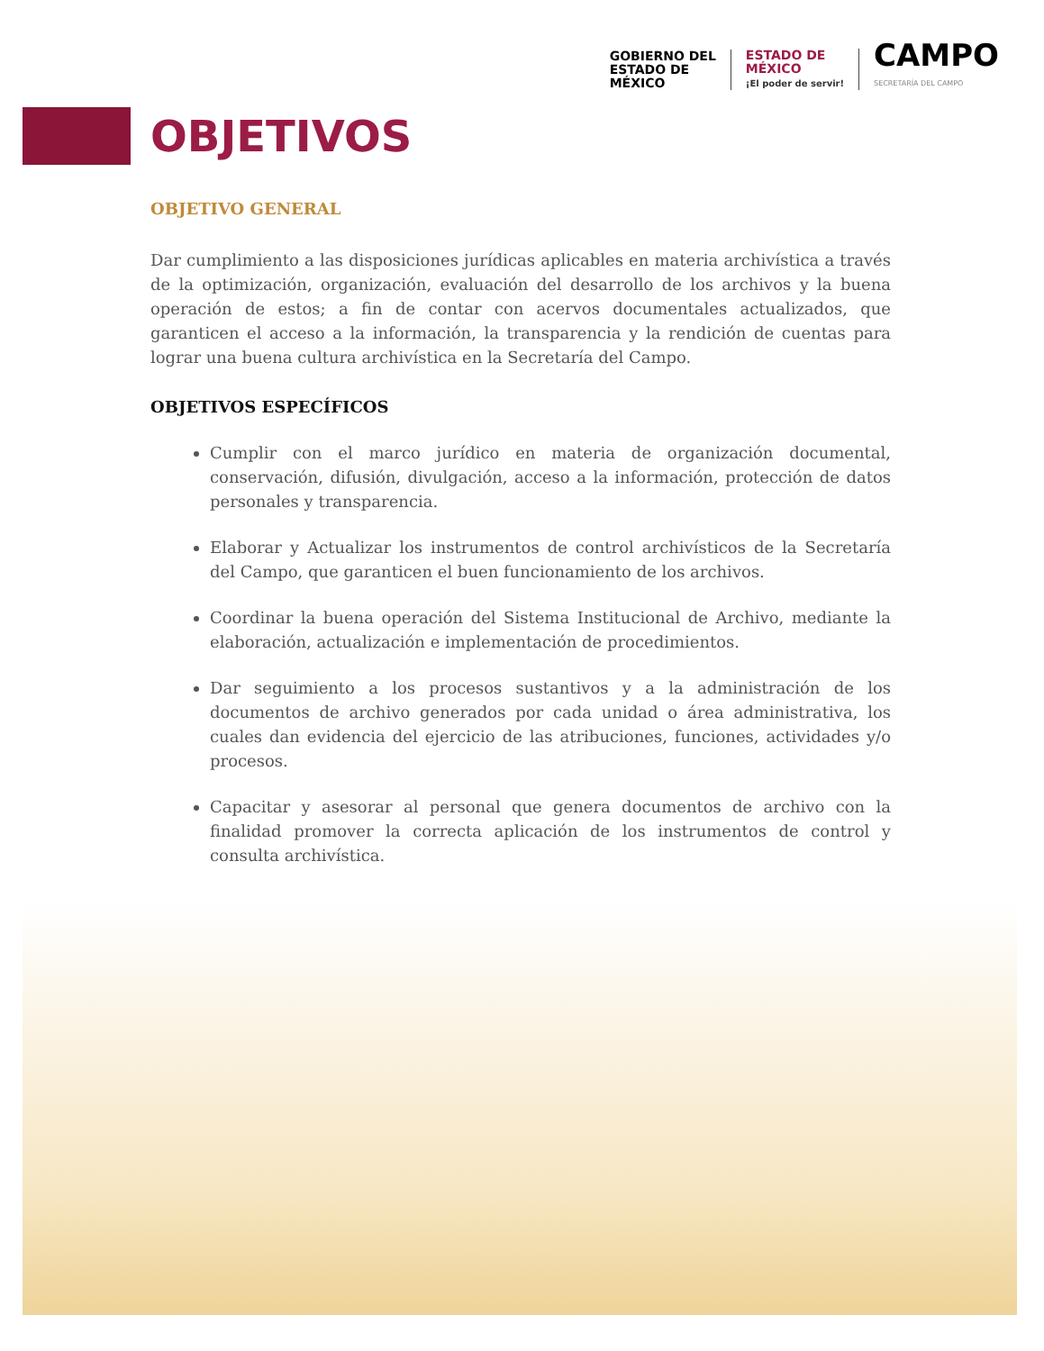GOBIERNO DEL
ESTADO DE
MÉXICO
ESTADO DE
MÉXICO
¡El poder de servir!
CAMPO
SECRETARÍA DEL CAMPO
OBJETIVOS
OBJETIVO GENERAL
Dar cumplimiento a las disposiciones jurídicas aplicables en materia archivística a través de la optimización, organización, evaluación del desarrollo de los archivos y la buena operación de estos; a fin de contar con acervos documentales actualizados, que garanticen el acceso a la información, la transparencia y la rendición de cuentas para lograr una buena cultura archivística en la Secretaría del Campo.
OBJETIVOS ESPECÍFICOS
Cumplir con el marco jurídico en materia de organización documental, conservación, difusión, divulgación, acceso a la información, protección de datos personales y transparencia.
Elaborar y Actualizar los instrumentos de control archivísticos de la Secretaría del Campo, que garanticen el buen funcionamiento de los archivos.
Coordinar la buena operación del Sistema Institucional de Archivo, mediante la elaboración, actualización e implementación de procedimientos.
Dar seguimiento a los procesos sustantivos y a la administración de los documentos de archivo generados por cada unidad o área administrativa, los cuales dan evidencia del ejercicio de las atribuciones, funciones, actividades y/o procesos.
Capacitar y asesorar al personal que genera documentos de archivo con la finalidad promover la correcta aplicación de los instrumentos de control y consulta archivística.